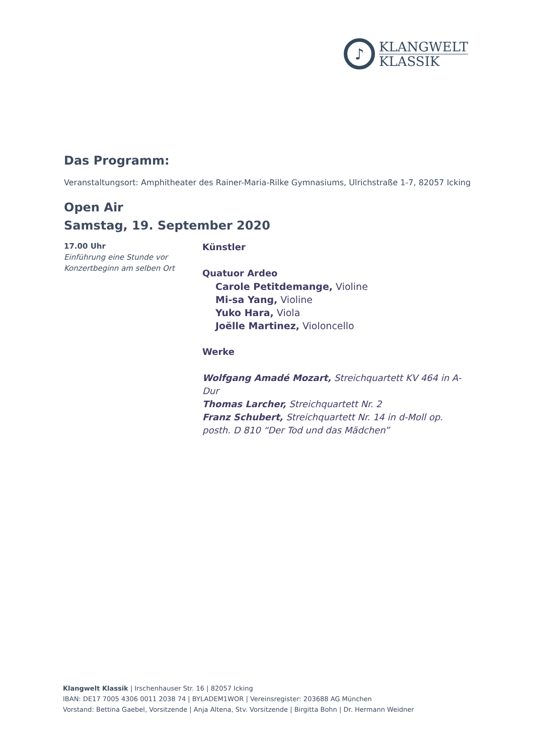♪
KLANGWELT
KLASSIK
Das Programm:
Veranstaltungsort: Amphitheater des Rainer-Maria-Rilke Gymnasiums, Ulrichstraße 1-7, 82057 Icking
Open Air
Samstag, 19. September 2020
17.00 Uhr
Einführung eine Stunde vor Konzertbeginn am selben Ort
Künstler
Quatuor Ardeo
Carole Petitdemange, Violine
Mi-sa Yang, Violine
Yuko Hara, Viola
Joëlle Martinez, Violoncello
Werke
Wolfgang Amadé Mozart, Streichquartett KV 464 in A-Dur
Thomas Larcher, Streichquartett Nr. 2
Franz Schubert, Streichquartett Nr. 14 in d-Moll op. posth. D 810 “Der Tod und das Mädchen”
Klangwelt Klassik | Irschenhauser Str. 16 | 82057 Icking
IBAN: DE17 7005 4306 0011 2038 74 | BYLADEM1WOR | Vereinsregister: 203688 AG München
Vorstand: Bettina Gaebel, Vorsitzende | Anja Altena, Stv. Vorsitzende | Birgitta Bohn | Dr. Hermann Weidner